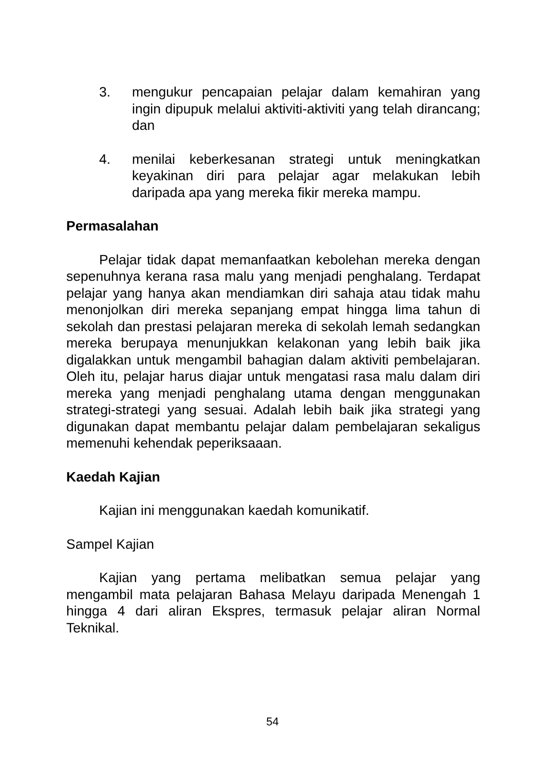3. mengukur pencapaian pelajar dalam kemahiran yang ingin dipupuk melalui aktiviti-aktiviti yang telah dirancang; dan
4. menilai keberkesanan strategi untuk meningkatkan keyakinan diri para pelajar agar melakukan lebih daripada apa yang mereka fikir mereka mampu.
Permasalahan
Pelajar tidak dapat memanfaatkan kebolehan mereka dengan sepenuhnya kerana rasa malu yang menjadi penghalang. Terdapat pelajar yang hanya akan mendiamkan diri sahaja atau tidak mahu menonjolkan diri mereka sepanjang empat hingga lima tahun di sekolah dan prestasi pelajaran mereka di sekolah lemah sedangkan mereka berupaya menunjukkan kelakonan yang lebih baik jika digalakkan untuk mengambil bahagian dalam aktiviti pembelajaran. Oleh itu, pelajar harus diajar untuk mengatasi rasa malu dalam diri mereka yang menjadi penghalang utama dengan menggunakan strategi-strategi yang sesuai. Adalah lebih baik jika strategi yang digunakan dapat membantu pelajar dalam pembelajaran sekaligus memenuhi kehendak peperiksaaan.
Kaedah Kajian
Kajian ini menggunakan kaedah komunikatif.
Sampel Kajian
Kajian yang pertama melibatkan semua pelajar yang mengambil mata pelajaran Bahasa Melayu daripada Menengah 1 hingga 4 dari aliran Ekspres, termasuk pelajar aliran Normal Teknikal.
54